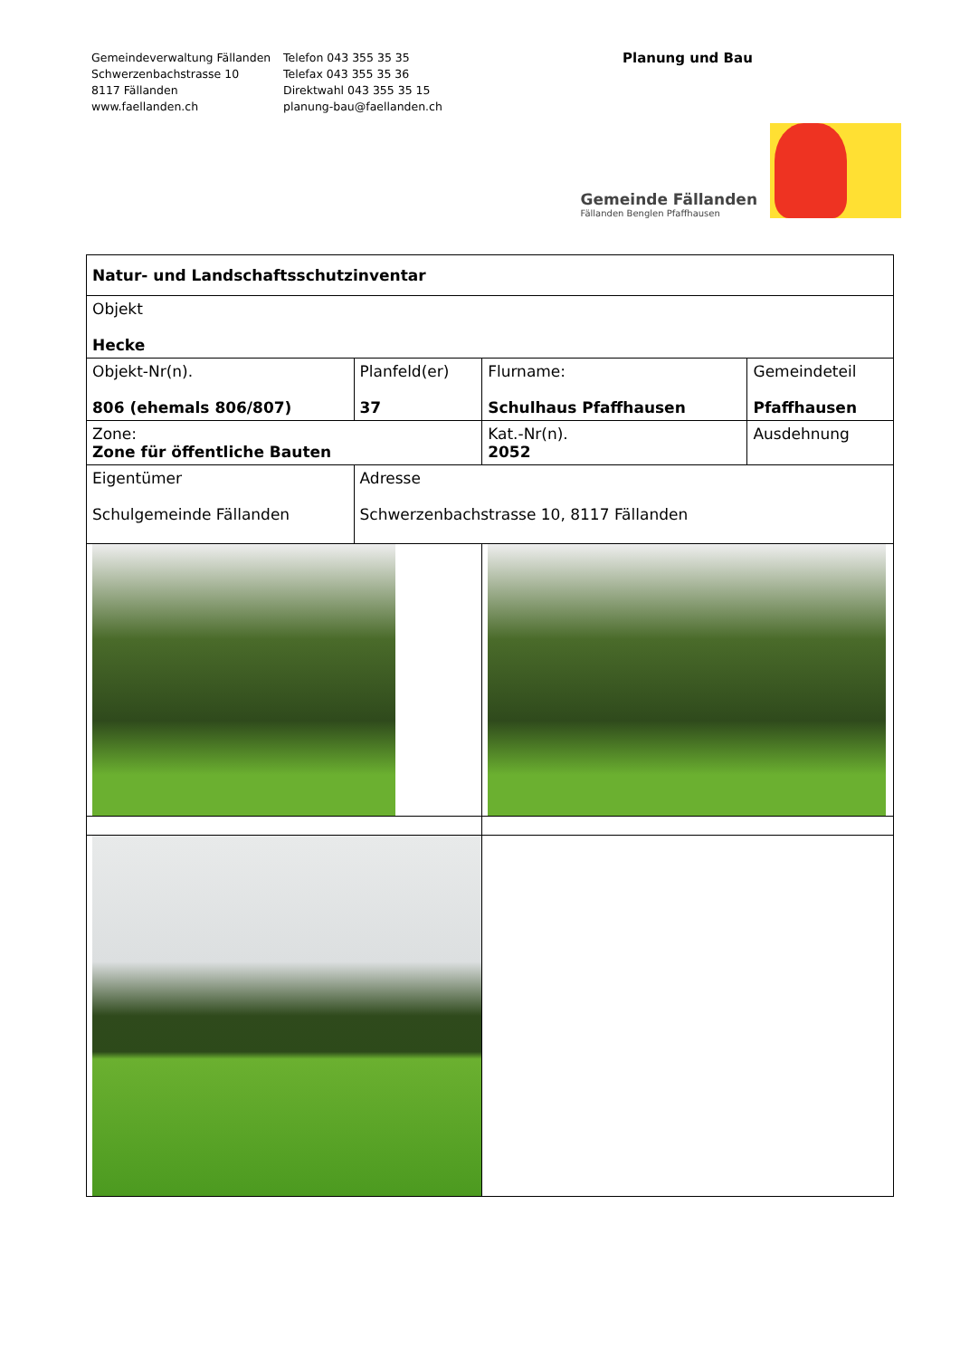Gemeindeverwaltung Fällanden
Schwerzenbachstrasse 10
8117 Fällanden
www.faellanden.ch
Telefon 043 355 35 35
Telefax 043 355 35 36
Direktwahl 043 355 35 15
planung-bau@faellanden.ch
Planung und Bau
Gemeinde Fällanden
Fällanden Benglen Pfaffhausen
| Natur- und Landschaftsschutzinventar | | | |
| Objekt Hecke | | | |
| Objekt-Nr(n). 806 (ehemals 806/807) | Planfeld(er) 37 | Flurname: Schulhaus Pfaffhausen | Gemeindeteil Pfaffhausen |
| Zone: Zone für öffentliche Bauten | | Kat.-Nr(n). 2052 | Ausdehnung |
| Eigentümer Schulgemeinde Fällanden | Adresse Schwerzenbachstrasse 10, 8117 Fällanden | | |